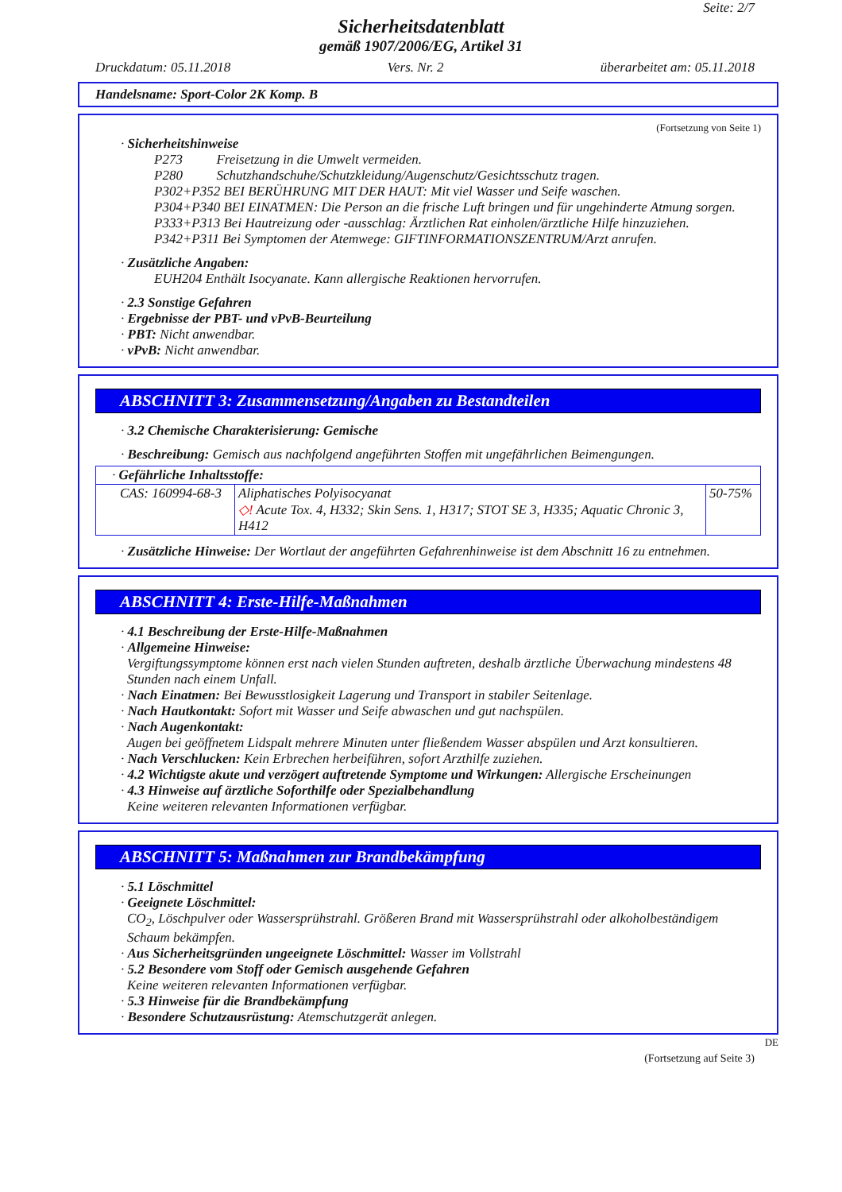Seite: 2/7
Sicherheitsdatenblatt
gemäß 1907/2006/EG, Artikel 31
Druckdatum: 05.11.2018 Vers. Nr. 2 überarbeitet am: 05.11.2018
Handelsname: Sport-Color 2K Komp. B
(Fortsetzung von Seite 1)
· Sicherheitshinweise
P273 Freisetzung in die Umwelt vermeiden.
P280 Schutzhandschuhe/Schutzkleidung/Augenschutz/Gesichtsschutz tragen.
P302+P352 BEI BERÜHRUNG MIT DER HAUT: Mit viel Wasser und Seife waschen.
P304+P340 BEI EINATMEN: Die Person an die frische Luft bringen und für ungehinderte Atmung sorgen.
P333+P313 Bei Hautreizung oder -ausschlag: Ärztlichen Rat einholen/ärztliche Hilfe hinzuziehen.
P342+P311 Bei Symptomen der Atemwege: GIFTINFORMATIONSZENTRUM/Arzt anrufen.
· Zusätzliche Angaben:
EUH204 Enthält Isocyanate. Kann allergische Reaktionen hervorrufen.
· 2.3 Sonstige Gefahren
· Ergebnisse der PBT- und vPvB-Beurteilung
· PBT: Nicht anwendbar.
· vPvB: Nicht anwendbar.
ABSCHNITT 3: Zusammensetzung/Angaben zu Bestandteilen
· 3.2 Chemische Charakterisierung: Gemische
· Beschreibung: Gemisch aus nachfolgend angeführten Stoffen mit ungefährlichen Beimengungen.
| · Gefährliche Inhaltsstoffe: | | |
| CAS: 160994-68-3 | Aliphatisches Polyisocyanat ◇! Acute Tox. 4, H332; Skin Sens. 1, H317; STOT SE 3, H335; Aquatic Chronic 3, H412 | 50-75% |
· Zusätzliche Hinweise: Der Wortlaut der angeführten Gefahrenhinweise ist dem Abschnitt 16 zu entnehmen.
ABSCHNITT 4: Erste-Hilfe-Maßnahmen
· 4.1 Beschreibung der Erste-Hilfe-Maßnahmen
· Allgemeine Hinweise:
Vergiftungssymptome können erst nach vielen Stunden auftreten, deshalb ärztliche Überwachung mindestens 48 Stunden nach einem Unfall.
· Nach Einatmen: Bei Bewusstlosigkeit Lagerung und Transport in stabiler Seitenlage.
· Nach Hautkontakt: Sofort mit Wasser und Seife abwaschen und gut nachspülen.
· Nach Augenkontakt:
Augen bei geöffnetem Lidspalt mehrere Minuten unter fließendem Wasser abspülen und Arzt konsultieren.
· Nach Verschlucken: Kein Erbrechen herbeiführen, sofort Arzthilfe zuziehen.
· 4.2 Wichtigste akute und verzögert auftretende Symptome und Wirkungen: Allergische Erscheinungen
· 4.3 Hinweise auf ärztliche Soforthilfe oder Spezialbehandlung
Keine weiteren relevanten Informationen verfügbar.
ABSCHNITT 5: Maßnahmen zur Brandbekämpfung
· 5.1 Löschmittel
· Geeignete Löschmittel:
CO<sub>2</sub>, Löschpulver oder Wassersprühstrahl. Größeren Brand mit Wassersprühstrahl oder alkoholbeständigem Schaum bekämpfen.
· Aus Sicherheitsgründen ungeeignete Löschmittel: Wasser im Vollstrahl
· 5.2 Besondere vom Stoff oder Gemisch ausgehende Gefahren
Keine weiteren relevanten Informationen verfügbar.
· 5.3 Hinweise für die Brandbekämpfung
· Besondere Schutzausrüstung: Atemschutzgerät anlegen.
DE
(Fortsetzung auf Seite 3)